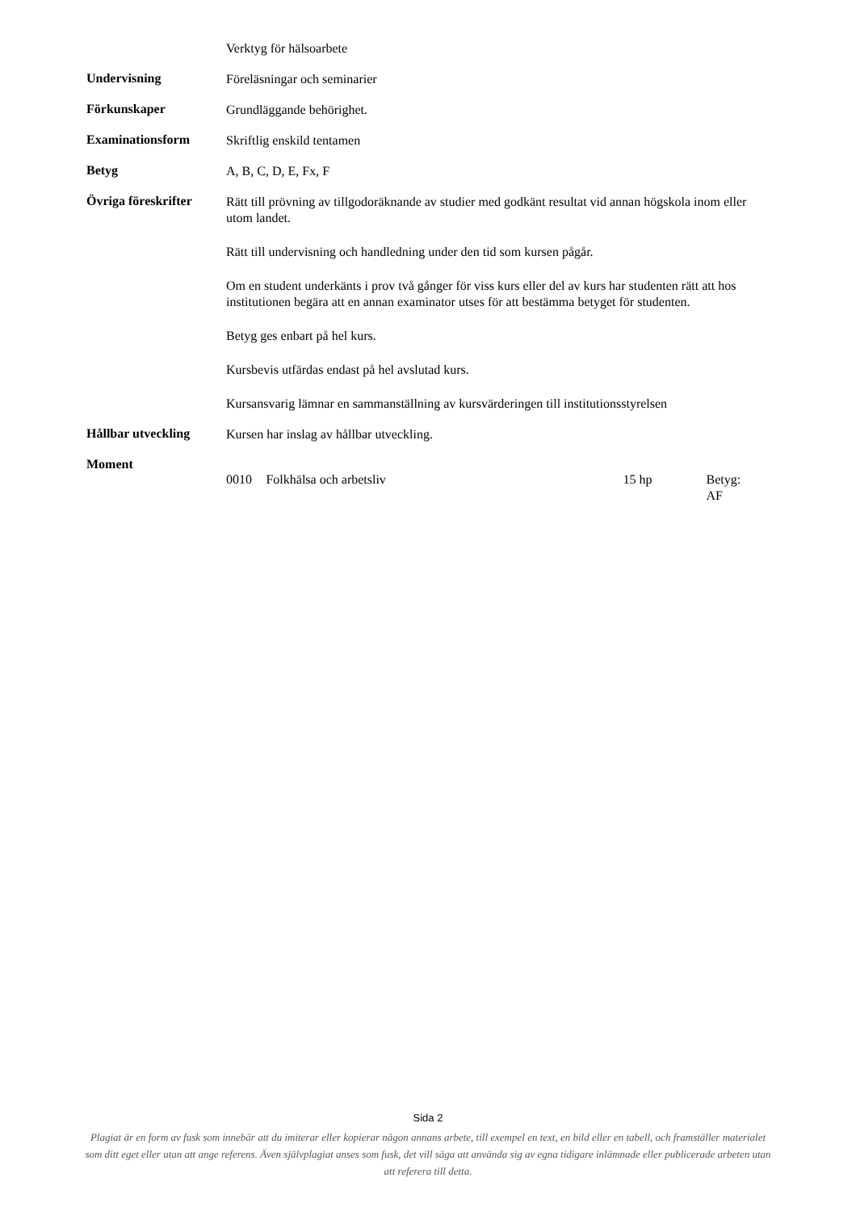Verktyg för hälsoarbete
Undervisning
Föreläsningar och seminarier
Förkunskaper
Grundläggande behörighet.
Examinationsform
Skriftlig enskild tentamen
Betyg
A, B, C, D, E, Fx, F
Övriga föreskrifter
Rätt till prövning av tillgodoräknande av studier med godkänt resultat vid annan högskola inom eller utom landet.
Rätt till undervisning och handledning under den tid som kursen pågår.
Om en student underkänts i prov två gånger för viss kurs eller del av kurs har studenten rätt att hos institutionen begära att en annan examinator utses för att bestämma betyget för studenten.
Betyg ges enbart på hel kurs.
Kursbevis utfärdas endast på hel avslutad kurs.
Kursansvarig lämnar en sammanställning av kursvärderingen till institutionsstyrelsen
Hållbar utveckling
Kursen har inslag av hållbar utveckling.
Moment
0010 Folkhälsa och arbetsliv 15 hp Betyg: AF
Sida 2
Plagiat är en form av fusk som innebär att du imiterar eller kopierar någon annans arbete, till exempel en text, en bild eller en tabell, och framställer materialet som ditt eget eller utan att ange referens. Även självplagiat anses som fusk, det vill säga att använda sig av egna tidigare inlämnade eller publicerade arbeten utan att referera till detta.